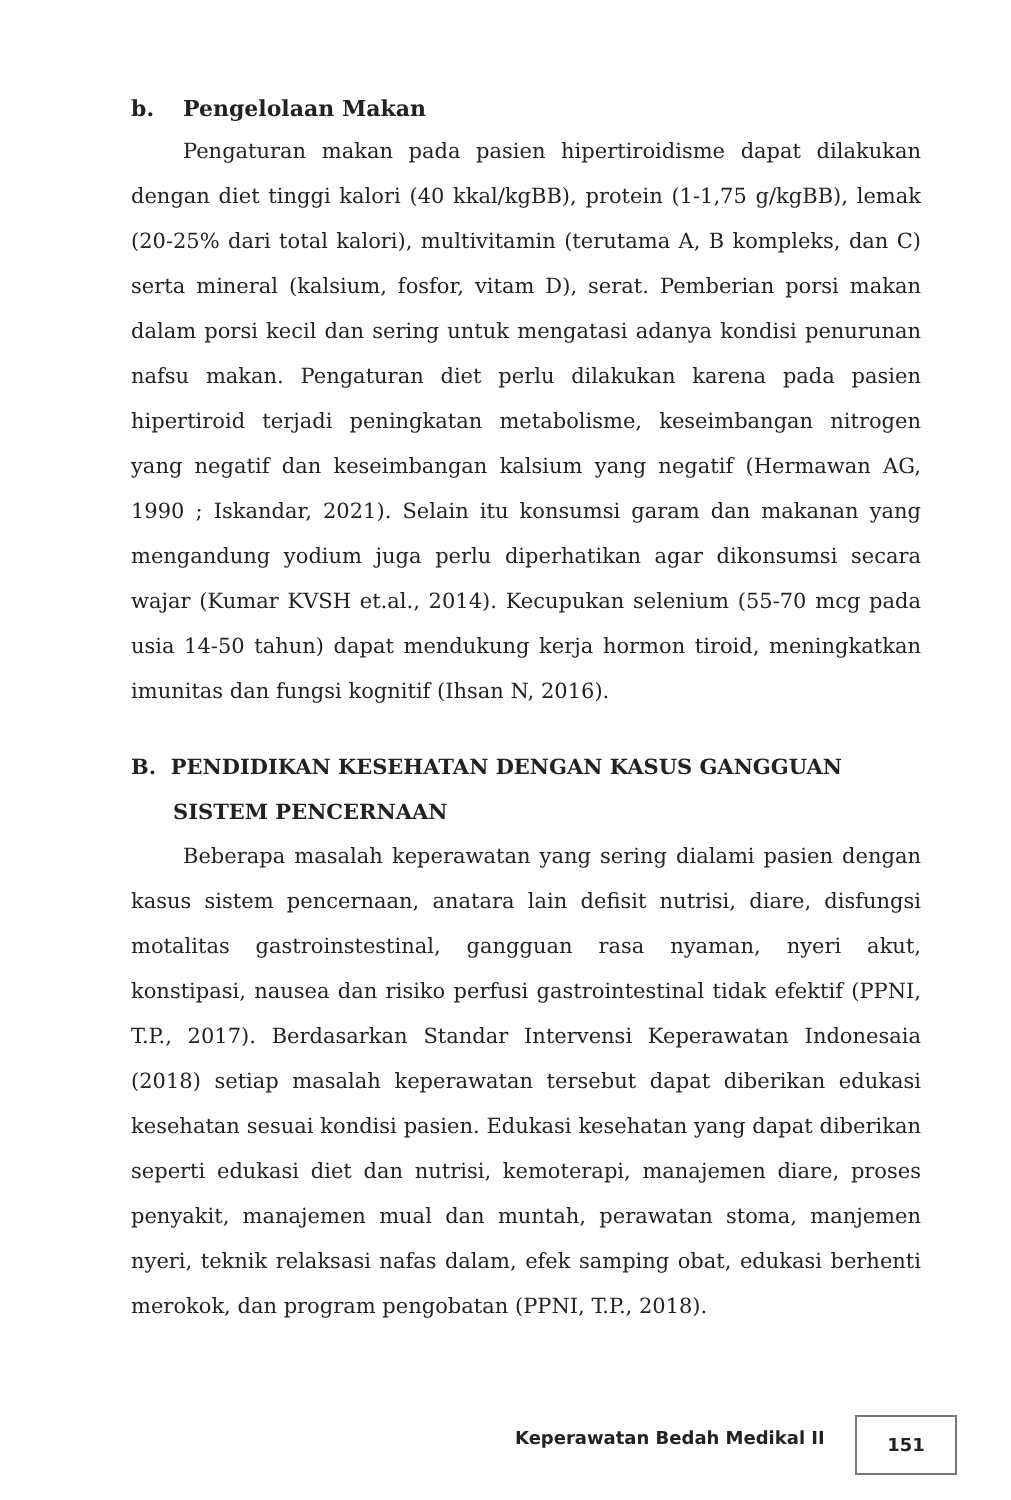b. Pengelolaan Makan
Pengaturan makan pada pasien hipertiroidisme dapat dilakukan dengan diet tinggi kalori (40 kkal/kgBB), protein (1-1,75 g/kgBB), lemak (20-25% dari total kalori), multivitamin (terutama A, B kompleks, dan C) serta mineral (kalsium, fosfor, vitam D), serat. Pemberian porsi makan dalam porsi kecil dan sering untuk mengatasi adanya kondisi penurunan nafsu makan. Pengaturan diet perlu dilakukan karena pada pasien hipertiroid terjadi peningkatan metabolisme, keseimbangan nitrogen yang negatif dan keseimbangan kalsium yang negatif (Hermawan AG, 1990 ; Iskandar, 2021). Selain itu konsumsi garam dan makanan yang mengandung yodium juga perlu diperhatikan agar dikonsumsi secara wajar (Kumar KVSH et.al., 2014). Kecupukan selenium (55-70 mcg pada usia 14-50 tahun) dapat mendukung kerja hormon tiroid, meningkatkan imunitas dan fungsi kognitif (Ihsan N, 2016).
B. PENDIDIKAN KESEHATAN DENGAN KASUS GANGGUAN SISTEM PENCERNAAN
Beberapa masalah keperawatan yang sering dialami pasien dengan kasus sistem pencernaan, anatara lain defisit nutrisi, diare, disfungsi motalitas gastroinstestinal, gangguan rasa nyaman, nyeri akut, konstipasi, nausea dan risiko perfusi gastrointestinal tidak efektif (PPNI, T.P., 2017). Berdasarkan Standar Intervensi Keperawatan Indonesaia (2018) setiap masalah keperawatan tersebut dapat diberikan edukasi kesehatan sesuai kondisi pasien. Edukasi kesehatan yang dapat diberikan seperti edukasi diet dan nutrisi, kemoterapi, manajemen diare, proses penyakit, manajemen mual dan muntah, perawatan stoma, manjemen nyeri, teknik relaksasi nafas dalam, efek samping obat, edukasi berhenti merokok, dan program pengobatan (PPNI, T.P., 2018).
Keperawatan Bedah Medikal II
151